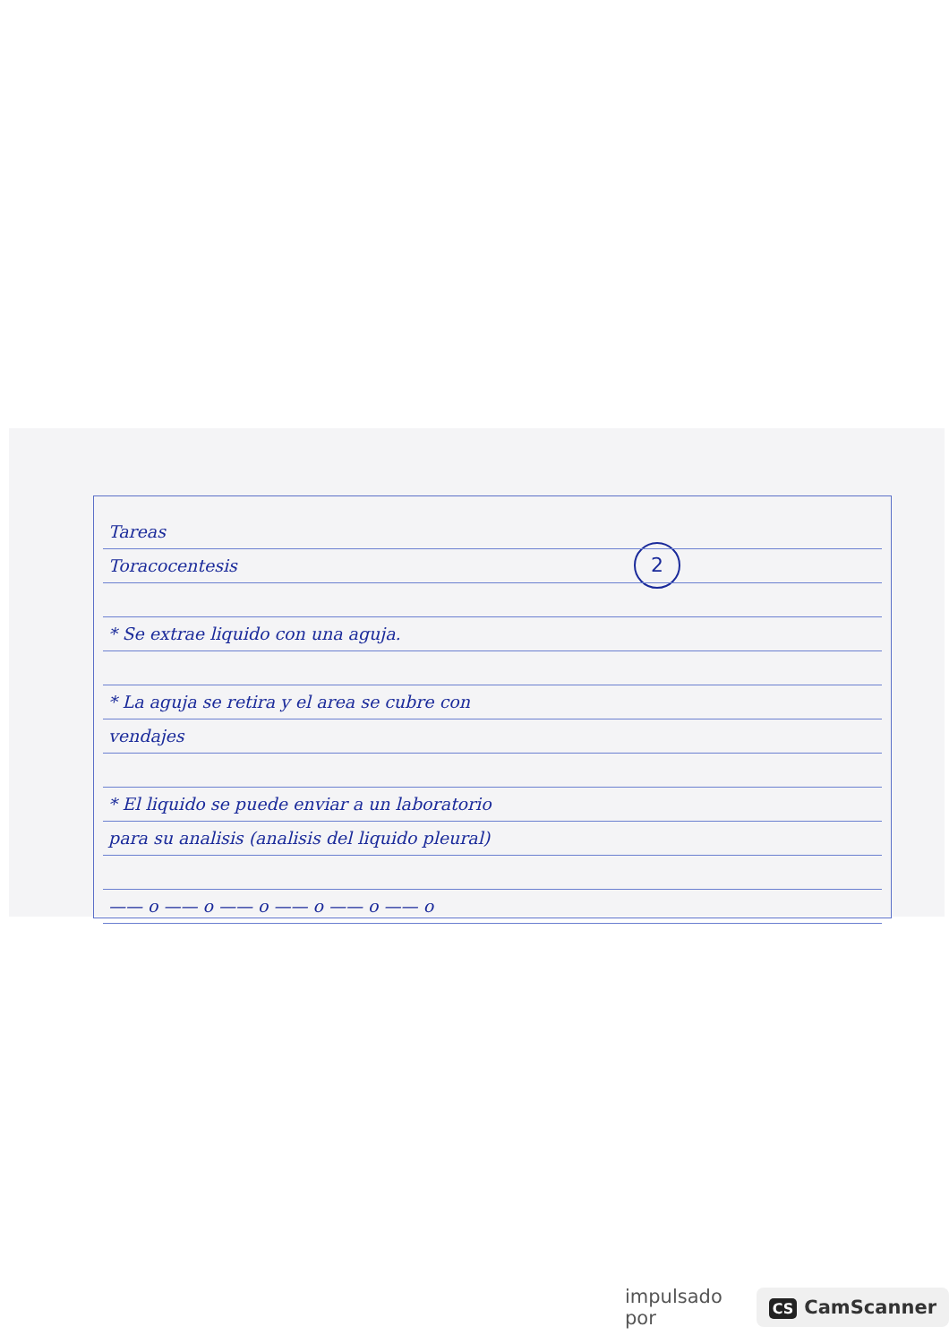2
Tareas
Toracocentesis
* Se extrae liquido con una aguja.
* La aguja se retira y el area se cubre con
vendajes
* El liquido se puede enviar a un laboratorio
para su analisis (analisis del liquido pleural)
—— o —— o —— o —— o —— o —— o
impulsado por CS CamScanner